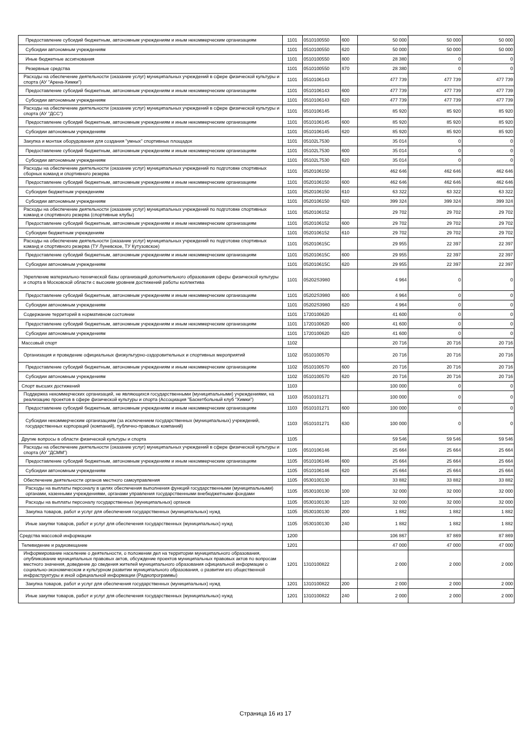| Предоставление субсидий бюджетным, автономным учреждениям и иным некоммерческим организациям | 1101 | 0510100550 | 600 | 50 000 | 50 000 | 50 000 |
| Субсидии автономным учреждениям | 1101 | 0510100550 | 620 | 50 000 | 50 000 | 50 000 |
| Иные бюджетные ассигнования | 1101 | 0510100550 | 800 | 28 380 | 0 | 0 |
| Резервные средства | 1101 | 0510100550 | 870 | 28 380 | 0 | 0 |
| Расходы на обеспечение деятельности (оказание услуг) муниципальных учреждений в сфере физической культуры и спорта (АУ "Арена-Химки") | 1101 | 0510106143 | | 477 739 | 477 739 | 477 739 |
| Предоставление субсидий бюджетным, автономным учреждениям и иным некоммерческим организациям | 1101 | 0510106143 | 600 | 477 739 | 477 739 | 477 739 |
| Субсидии автономным учреждениям | 1101 | 0510106143 | 620 | 477 739 | 477 739 | 477 739 |
| Расходы на обеспечение деятельности (оказание услуг) муниципальных учреждений в сфере физической культуры и спорта (АУ "ДСС") | 1101 | 0510106145 | | 85 920 | 85 920 | 85 920 |
| Предоставление субсидий бюджетным, автономным учреждениям и иным некоммерческим организациям | 1101 | 0510106145 | 600 | 85 920 | 85 920 | 85 920 |
| Субсидии автономным учреждениям | 1101 | 0510106145 | 620 | 85 920 | 85 920 | 85 920 |
| Закупка и монтаж оборудования для создания "умных" спортивных площадок | 1101 | 05102L7530 | | 35 014 | 0 | 0 |
| Предоставление субсидий бюджетным, автономным учреждениям и иным некоммерческим организациям | 1101 | 05102L7530 | 600 | 35 014 | 0 | 0 |
| Субсидии автономным учреждениям | 1101 | 05102L7530 | 620 | 35 014 | 0 | 0 |
| Расходы на обеспечение деятельности (оказание услуг) муниципальных учреждений по подготовке спортивных сборных команд и спортивного резерва | 1101 | 0520106150 | | 462 646 | 462 646 | 462 646 |
| Предоставление субсидий бюджетным, автономным учреждениям и иным некоммерческим организациям | 1101 | 0520106150 | 600 | 462 646 | 462 646 | 462 646 |
| Субсидии бюджетным учреждениям | 1101 | 0520106150 | 610 | 63 322 | 63 322 | 63 322 |
| Субсидии автономным учреждениям | 1101 | 0520106150 | 620 | 399 324 | 399 324 | 399 324 |
| Расходы на обеспечение деятельности (оказание услуг) муниципальных учреждений по подготовке спортивных команд и спортивного резерва (спортивные клубы) | 1101 | 0520106152 | | 29 702 | 29 702 | 29 702 |
| Предоставление субсидий бюджетным, автономным учреждениям и иным некоммерческим организациям | 1101 | 0520106152 | 600 | 29 702 | 29 702 | 29 702 |
| Субсидии бюджетным учреждениям | 1101 | 0520106152 | 610 | 29 702 | 29 702 | 29 702 |
| Расходы на обеспечение деятельности (оказание услуг) муниципальных учреждений по подготовке спортивных команд и спортивного резерва (ТУ Луневское, ТУ Кутузовское) | 1101 | 052010615С | | 29 955 | 22 397 | 22 397 |
| Предоставление субсидий бюджетным, автономным учреждениям и иным некоммерческим организациям | 1101 | 052010615С | 600 | 29 955 | 22 397 | 22 397 |
| Субсидии автономным учреждениям | 1101 | 052010615С | 620 | 29 955 | 22 397 | 22 397 |
| Укрепление материально-технической базы организаций дополнительного образования сферы физической культуры и спорта в Московской области с высоким уровнем достижений работы коллектива | 1101 | 05202S3980 | | 4 964 | 0 | 0 |
| Предоставление субсидий бюджетным, автономным учреждениям и иным некоммерческим организациям | 1101 | 05202S3980 | 600 | 4 964 | 0 | 0 |
| Субсидии автономным учреждениям | 1101 | 05202S3980 | 620 | 4 964 | 0 | 0 |
| Содержание территорий в нормативном состоянии | 1101 | 1720100620 | | 41 600 | 0 | 0 |
| Предоставление субсидий бюджетным, автономным учреждениям и иным некоммерческим организациям | 1101 | 1720100620 | 600 | 41 600 | 0 | 0 |
| Субсидии автономным учреждениям | 1101 | 1720100620 | 620 | 41 600 | 0 | 0 |
| Массовый спорт | 1102 | | | 20 716 | 20 716 | 20 716 |
| Организация и проведение официальных физкультурно-оздоровительных и спортивных мероприятий | 1102 | 0510100570 | | 20 716 | 20 716 | 20 716 |
| Предоставление субсидий бюджетным, автономным учреждениям и иным некоммерческим организациям | 1102 | 0510100570 | 600 | 20 716 | 20 716 | 20 716 |
| Субсидии автономным учреждениям | 1102 | 0510100570 | 620 | 20 716 | 20 716 | 20 716 |
| Спорт высших достижений | 1103 | | | 100 000 | 0 | 0 |
| Поддержка некоммерческих организаций, не являющихся государственными (муниципальными) учреждениями, на реализацию проектов в сфере физической культуры и спорта (Ассоциация "Баскетбольный клуб "Химки") | 1103 | 0510101271 | | 100 000 | 0 | 0 |
| Предоставление субсидий бюджетным, автономным учреждениям и иным некоммерческим организациям | 1103 | 0510101271 | 600 | 100 000 | 0 | 0 |
| Субсидии некоммерческим организациям (за исключением государственных (муниципальных) учреждений, государственных корпораций (компаний), публично-правовых компаний) | 1103 | 0510101271 | 630 | 100 000 | 0 | 0 |
| Другие вопросы в области физической культуры и спорта | 1105 | | | 59 546 | 59 546 | 59 546 |
| Расходы на обеспечение деятельности (оказание услуг) муниципальных учреждений в сфере физической культуры и спорта (АУ "ДСММ") | 1105 | 0510106146 | | 25 664 | 25 664 | 25 664 |
| Предоставление субсидий бюджетным, автономным учреждениям и иным некоммерческим организациям | 1105 | 0510106146 | 600 | 25 664 | 25 664 | 25 664 |
| Субсидии автономным учреждениям | 1105 | 0510106146 | 620 | 25 664 | 25 664 | 25 664 |
| Обеспечение деятельности органов местного самоуправления | 1105 | 0530100130 | | 33 882 | 33 882 | 33 882 |
| Расходы на выплаты персоналу в целях обеспечения выполнения функций государственными (муниципальными) органами, казенными учреждениями, органами управления государственными внебюджетными фондами | 1105 | 0530100130 | 100 | 32 000 | 32 000 | 32 000 |
| Расходы на выплаты персоналу государственных (муниципальных) органов | 1105 | 0530100130 | 120 | 32 000 | 32 000 | 32 000 |
| Закупка товаров, работ и услуг для обеспечения государственных (муниципальных) нужд | 1105 | 0530100130 | 200 | 1 882 | 1 882 | 1 882 |
| Иные закупки товаров, работ и услуг для обеспечения государственных (муниципальных) нужд | 1105 | 0530100130 | 240 | 1 882 | 1 882 | 1 882 |
| Средства массовой информации | 1200 | | | 106 867 | 87 869 | 87 869 |
| Телевидение и радиовещание | 1201 | | | 47 000 | 47 000 | 47 000 |
| Информирование население о деятельности, о положении дел на территории муниципального образования, опубликование муниципальных правовых актов, обсуждение проектов муниципальных правовых актов по вопросам местного значения, доведение до сведения жителей муниципального образования официальной информации о социально-экономическом и культурном развитии муниципального образования, о развитии его общественной инфраструктуры и иной официальной информации (Радиопрограммы) | 1201 | 1310100822 | | 2 000 | 2 000 | 2 000 |
| Закупка товаров, работ и услуг для обеспечения государственных (муниципальных) нужд | 1201 | 1310100822 | 200 | 2 000 | 2 000 | 2 000 |
| Иные закупки товаров, работ и услуг для обеспечения государственных (муниципальных) нужд | 1201 | 1310100822 | 240 | 2 000 | 2 000 | 2 000 |
Страница 16 из 17